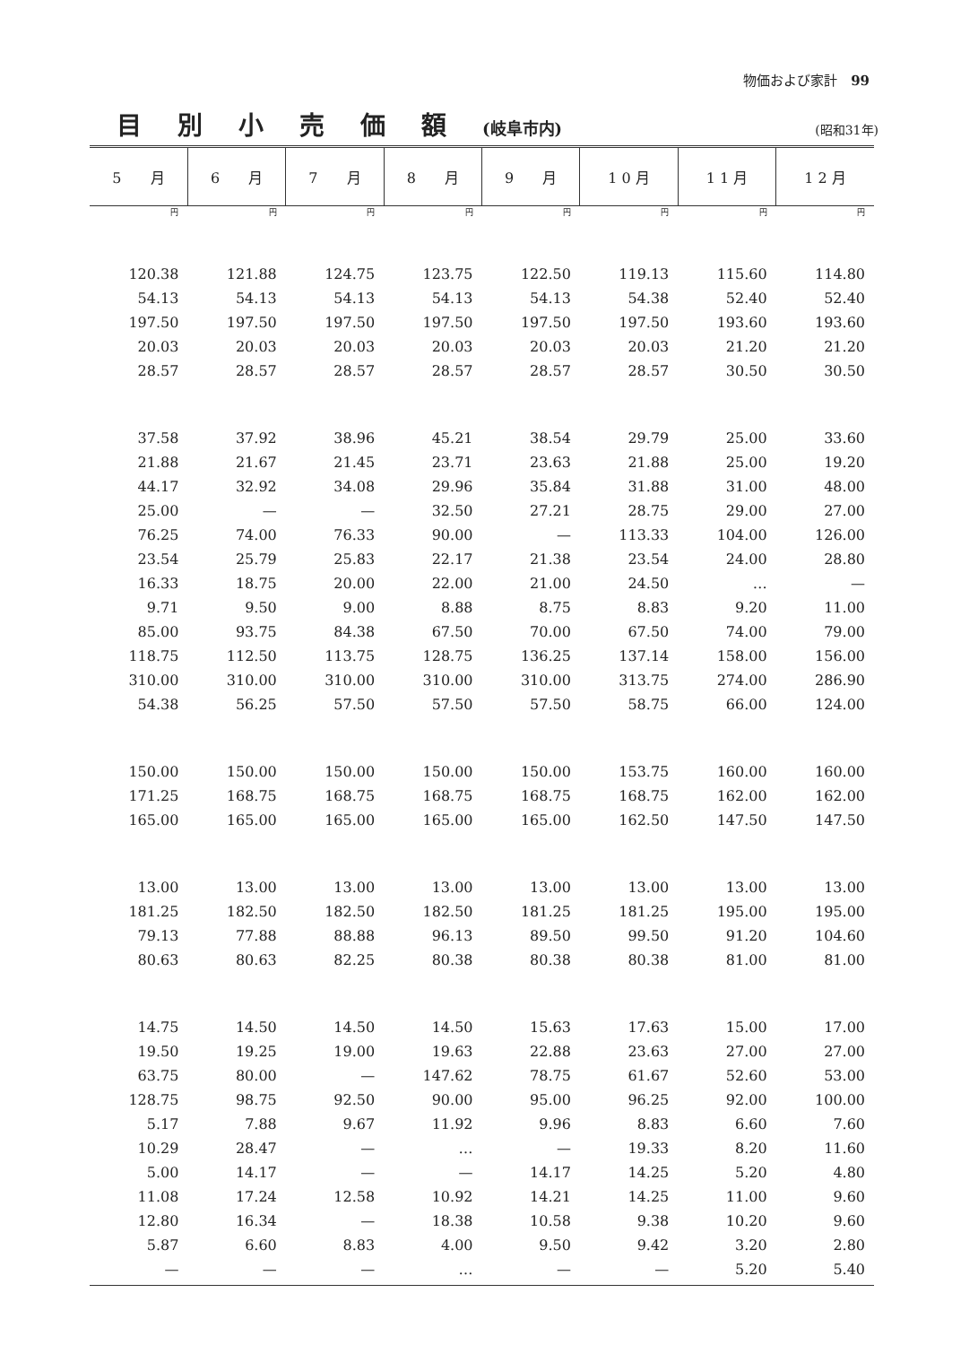物価および家計　99
目別小売価額(岐阜市内)
(昭和31年)
| 5 月 | 6 月 | 7 月 | 8 月 | 9 月 | 1 0 月 | 1 1 月 | 1 2 月 |
| --- | --- | --- | --- | --- | --- | --- | --- |
| 円 | 円 | 円 | 円 | 円 | 円 | 円 | 円 |
| 120.38 | 121.88 | 124.75 | 123.75 | 122.50 | 119.13 | 115.60 | 114.80 |
| 54.13 | 54.13 | 54.13 | 54.13 | 54.13 | 54.38 | 52.40 | 52.40 |
| 197.50 | 197.50 | 197.50 | 197.50 | 197.50 | 197.50 | 193.60 | 193.60 |
| 20.03 | 20.03 | 20.03 | 20.03 | 20.03 | 20.03 | 21.20 | 21.20 |
| 28.57 | 28.57 | 28.57 | 28.57 | 28.57 | 28.57 | 30.50 | 30.50 |
| 37.58 | 37.92 | 38.96 | 45.21 | 38.54 | 29.79 | 25.00 | 33.60 |
| 21.88 | 21.67 | 21.45 | 23.71 | 23.63 | 21.88 | 25.00 | 19.20 |
| 44.17 | 32.92 | 34.08 | 29.96 | 35.84 | 31.88 | 31.00 | 48.00 |
| 25.00 | — | — | 32.50 | 27.21 | 28.75 | 29.00 | 27.00 |
| 76.25 | 74.00 | 76.33 | 90.00 | — | 113.33 | 104.00 | 126.00 |
| 23.54 | 25.79 | 25.83 | 22.17 | 21.38 | 23.54 | 24.00 | 28.80 |
| 16.33 | 18.75 | 20.00 | 22.00 | 21.00 | 24.50 | … | — |
| 9.71 | 9.50 | 9.00 | 8.88 | 8.75 | 8.83 | 9.20 | 11.00 |
| 85.00 | 93.75 | 84.38 | 67.50 | 70.00 | 67.50 | 74.00 | 79.00 |
| 118.75 | 112.50 | 113.75 | 128.75 | 136.25 | 137.14 | 158.00 | 156.00 |
| 310.00 | 310.00 | 310.00 | 310.00 | 310.00 | 313.75 | 274.00 | 286.90 |
| 54.38 | 56.25 | 57.50 | 57.50 | 57.50 | 58.75 | 66.00 | 124.00 |
| 150.00 | 150.00 | 150.00 | 150.00 | 150.00 | 153.75 | 160.00 | 160.00 |
| 171.25 | 168.75 | 168.75 | 168.75 | 168.75 | 168.75 | 162.00 | 162.00 |
| 165.00 | 165.00 | 165.00 | 165.00 | 165.00 | 162.50 | 147.50 | 147.50 |
| 13.00 | 13.00 | 13.00 | 13.00 | 13.00 | 13.00 | 13.00 | 13.00 |
| 181.25 | 182.50 | 182.50 | 182.50 | 181.25 | 181.25 | 195.00 | 195.00 |
| 79.13 | 77.88 | 88.88 | 96.13 | 89.50 | 99.50 | 91.20 | 104.60 |
| 80.63 | 80.63 | 82.25 | 80.38 | 80.38 | 80.38 | 81.00 | 81.00 |
| 14.75 | 14.50 | 14.50 | 14.50 | 15.63 | 17.63 | 15.00 | 17.00 |
| 19.50 | 19.25 | 19.00 | 19.63 | 22.88 | 23.63 | 27.00 | 27.00 |
| 63.75 | 80.00 | — | 147.62 | 78.75 | 61.67 | 52.60 | 53.00 |
| 128.75 | 98.75 | 92.50 | 90.00 | 95.00 | 96.25 | 92.00 | 100.00 |
| 5.17 | 7.88 | 9.67 | 11.92 | 9.96 | 8.83 | 6.60 | 7.60 |
| 10.29 | 28.47 | — | … | — | 19.33 | 8.20 | 11.60 |
| 5.00 | 14.17 | — | — | 14.17 | 14.25 | 5.20 | 4.80 |
| 11.08 | 17.24 | 12.58 | 10.92 | 14.21 | 14.25 | 11.00 | 9.60 |
| 12.80 | 16.34 | — | 18.38 | 10.58 | 9.38 | 10.20 | 9.60 |
| 5.87 | 6.60 | 8.83 | 4.00 | 9.50 | 9.42 | 3.20 | 2.80 |
| — | — | — | … | — | — | 5.20 | 5.40 |